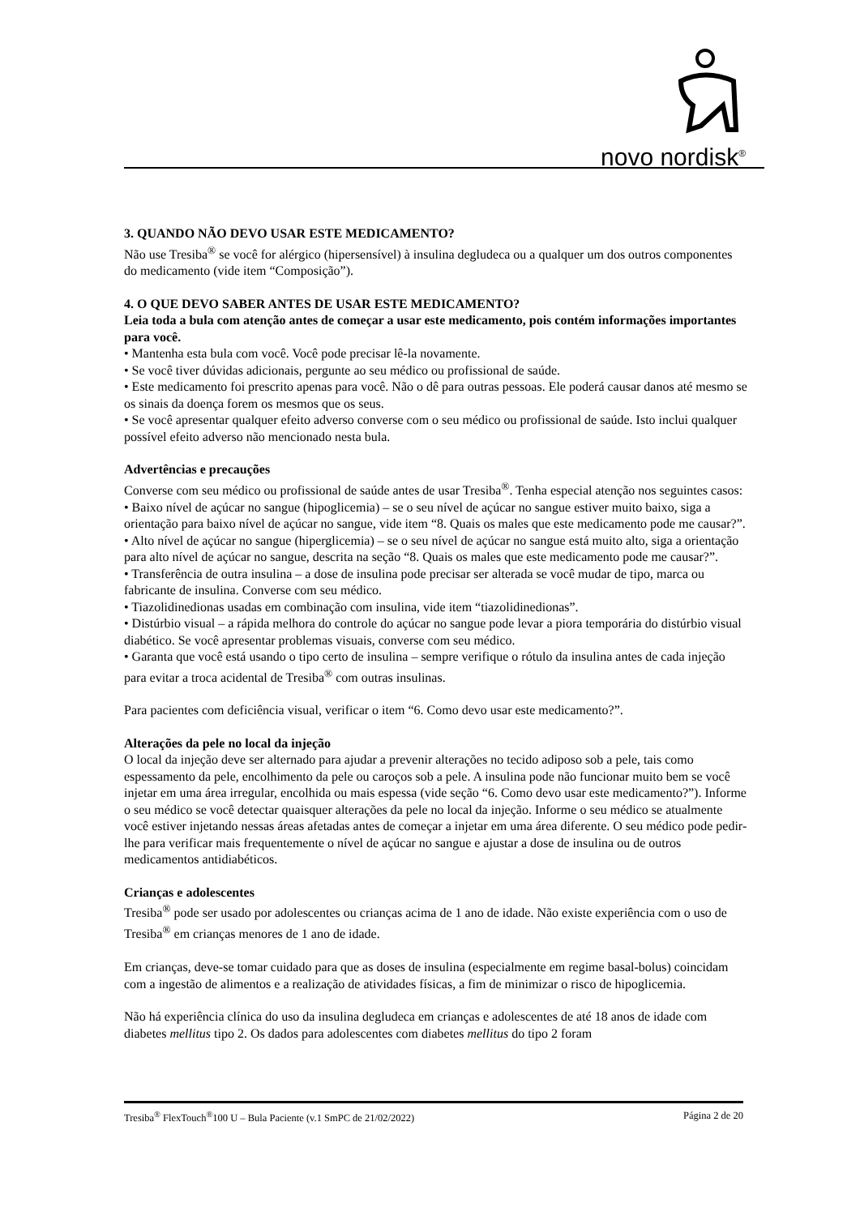novo nordisk<sup>®</sup>
3. QUANDO NÃO DEVO USAR ESTE MEDICAMENTO?
Não use Tresiba<sup>®</sup> se você for alérgico (hipersensível) à insulina degludeca ou a qualquer um dos outros componentes do medicamento (vide item “Composição”).
4. O QUE DEVO SABER ANTES DE USAR ESTE MEDICAMENTO?
Leia toda a bula com atenção antes de começar a usar este medicamento, pois contém informações importantes para você.
• Mantenha esta bula com você. Você pode precisar lê-la novamente.
• Se você tiver dúvidas adicionais, pergunte ao seu médico ou profissional de saúde.
• Este medicamento foi prescrito apenas para você. Não o dê para outras pessoas. Ele poderá causar danos até mesmo se os sinais da doença forem os mesmos que os seus.
• Se você apresentar qualquer efeito adverso converse com o seu médico ou profissional de saúde. Isto inclui qualquer possível efeito adverso não mencionado nesta bula.
Advertências e precauções
Converse com seu médico ou profissional de saúde antes de usar Tresiba<sup>®</sup>. Tenha especial atenção nos seguintes casos:
• Baixo nível de açúcar no sangue (hipoglicemia) – se o seu nível de açúcar no sangue estiver muito baixo, siga a orientação para baixo nível de açúcar no sangue, vide item “8. Quais os males que este medicamento pode me causar?”.
• Alto nível de açúcar no sangue (hiperglicemia) – se o seu nível de açúcar no sangue está muito alto, siga a orientação para alto nível de açúcar no sangue, descrita na seção “8. Quais os males que este medicamento pode me causar?”.
• Transferência de outra insulina – a dose de insulina pode precisar ser alterada se você mudar de tipo, marca ou fabricante de insulina. Converse com seu médico.
• Tiazolidinedionas usadas em combinação com insulina, vide item “tiazolidinedionas”.
• Distúrbio visual – a rápida melhora do controle do açúcar no sangue pode levar a piora temporária do distúrbio visual diabético. Se você apresentar problemas visuais, converse com seu médico.
• Garanta que você está usando o tipo certo de insulina – sempre verifique o rótulo da insulina antes de cada injeção para evitar a troca acidental de Tresiba<sup>®</sup> com outras insulinas.
Para pacientes com deficiência visual, verificar o item “6. Como devo usar este medicamento?”.
Alterações da pele no local da injeção
O local da injeção deve ser alternado para ajudar a prevenir alterações no tecido adiposo sob a pele, tais como espessamento da pele, encolhimento da pele ou caroços sob a pele. A insulina pode não funcionar muito bem se você injetar em uma área irregular, encolhida ou mais espessa (vide seção “6. Como devo usar este medicamento?”). Informe o seu médico se você detectar quaisquer alterações da pele no local da injeção. Informe o seu médico se atualmente você estiver injetando nessas áreas afetadas antes de começar a injetar em uma área diferente. O seu médico pode pedir-lhe para verificar mais frequentemente o nível de açúcar no sangue e ajustar a dose de insulina ou de outros medicamentos antidiabéticos.
Crianças e adolescentes
Tresiba<sup>®</sup> pode ser usado por adolescentes ou crianças acima de 1 ano de idade. Não existe experiência com o uso de Tresiba<sup>®</sup> em crianças menores de 1 ano de idade.
Em crianças, deve-se tomar cuidado para que as doses de insulina (especialmente em regime basal-bolus) coincidam com a ingestão de alimentos e a realização de atividades físicas, a fim de minimizar o risco de hipoglicemia.
Não há experiência clínica do uso da insulina degludeca em crianças e adolescentes de até 18 anos de idade com diabetes mellitus tipo 2. Os dados para adolescentes com diabetes mellitus do tipo 2 foram
Tresiba<sup>®</sup> FlexTouch<sup>®</sup>100 U – Bula Paciente (v.1 SmPC de 21/02/2022) Página 2 de 20